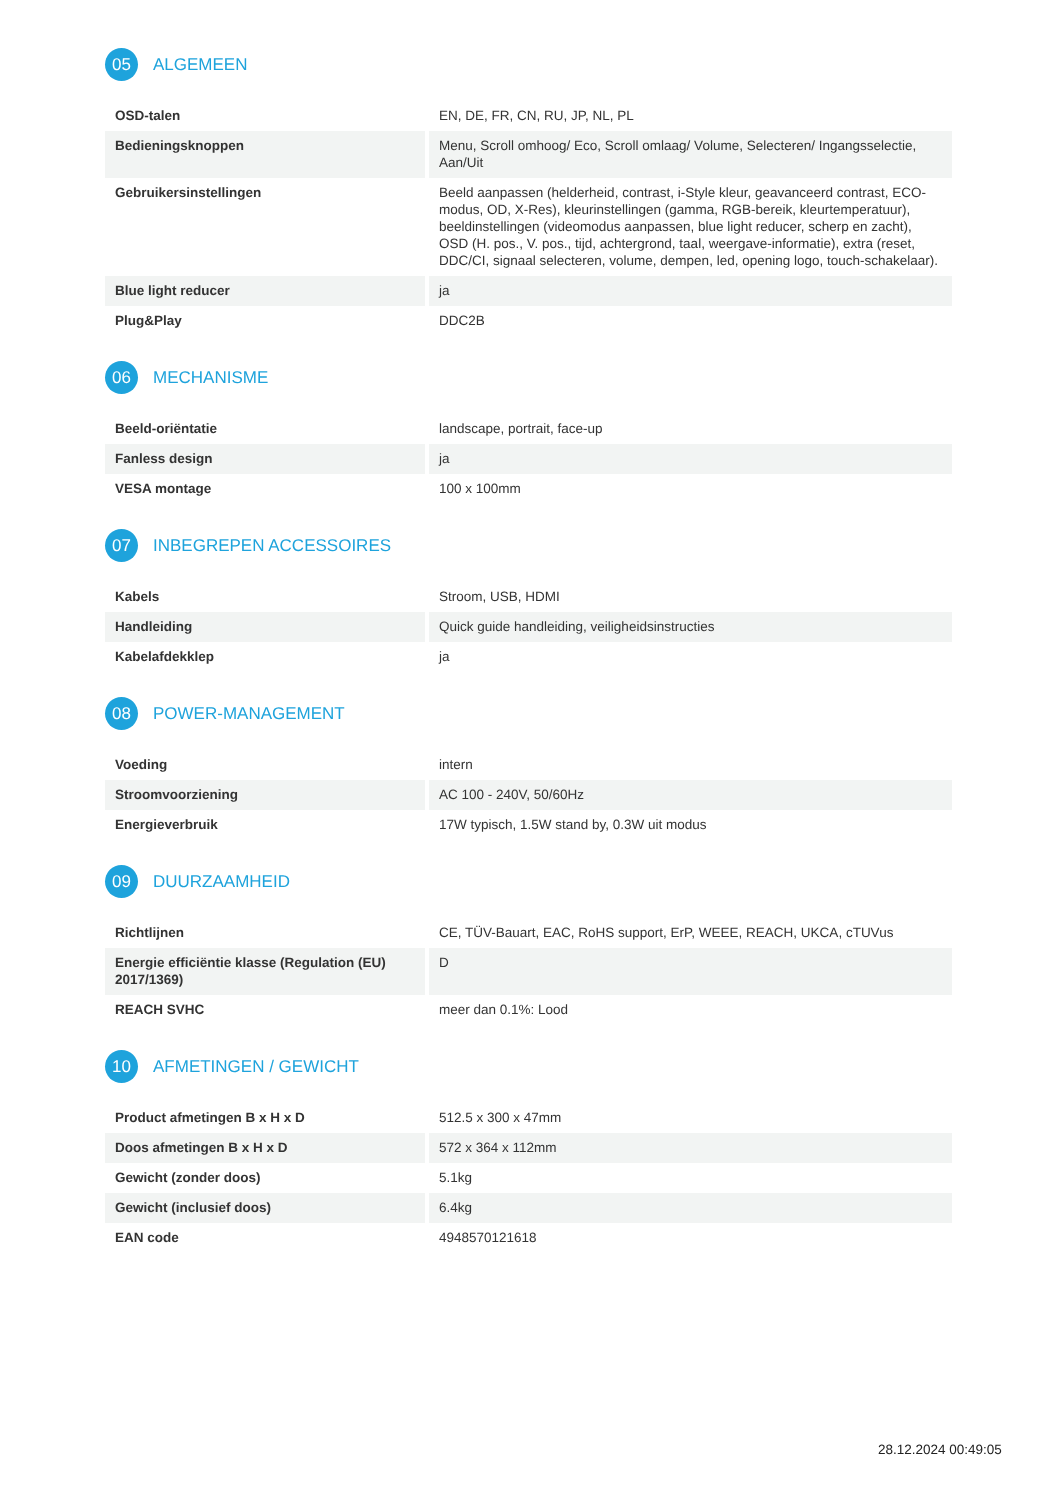05
ALGEMEEN
| OSD-talen | EN, DE, FR, CN, RU, JP, NL, PL |
| Bedieningsknoppen | Menu, Scroll omhoog/ Eco, Scroll omlaag/ Volume, Selecteren/ Ingangsselectie, Aan/Uit |
| Gebruikersinstellingen | Beeld aanpassen (helderheid, contrast, i-Style kleur, geavanceerd contrast, ECO-modus, OD, X-Res), kleurinstellingen (gamma, RGB-bereik, kleurtemperatuur), beeldinstellingen (videomodus aanpassen, blue light reducer, scherp en zacht), OSD (H. pos., V. pos., tijd, achtergrond, taal, weergave-informatie), extra (reset, DDC/CI, signaal selecteren, volume, dempen, led, opening logo, touch-schakelaar). |
| Blue light reducer | ja |
| Plug&Play | DDC2B |
06
MECHANISME
| Beeld-oriëntatie | landscape, portrait, face-up |
| Fanless design | ja |
| VESA montage | 100 x 100mm |
07
INBEGREPEN ACCESSOIRES
| Kabels | Stroom, USB, HDMI |
| Handleiding | Quick guide handleiding, veiligheidsinstructies |
| Kabelafdekklep | ja |
08
POWER-MANAGEMENT
| Voeding | intern |
| Stroomvoorziening | AC 100 - 240V, 50/60Hz |
| Energieverbruik | 17W typisch, 1.5W stand by, 0.3W uit modus |
09
DUURZAAMHEID
| Richtlijnen | CE, TÜV-Bauart, EAC, RoHS support, ErP, WEEE, REACH, UKCA, cTUVus |
| Energie efficiëntie klasse (Regulation (EU) 2017/1369) | D |
| REACH SVHC | meer dan 0.1%: Lood |
10
AFMETINGEN / GEWICHT
| Product afmetingen B x H x D | 512.5 x 300 x 47mm |
| Doos afmetingen B x H x D | 572 x 364 x 112mm |
| Gewicht (zonder doos) | 5.1kg |
| Gewicht (inclusief doos) | 6.4kg |
| EAN code | 4948570121618 |
28.12.2024 00:49:05